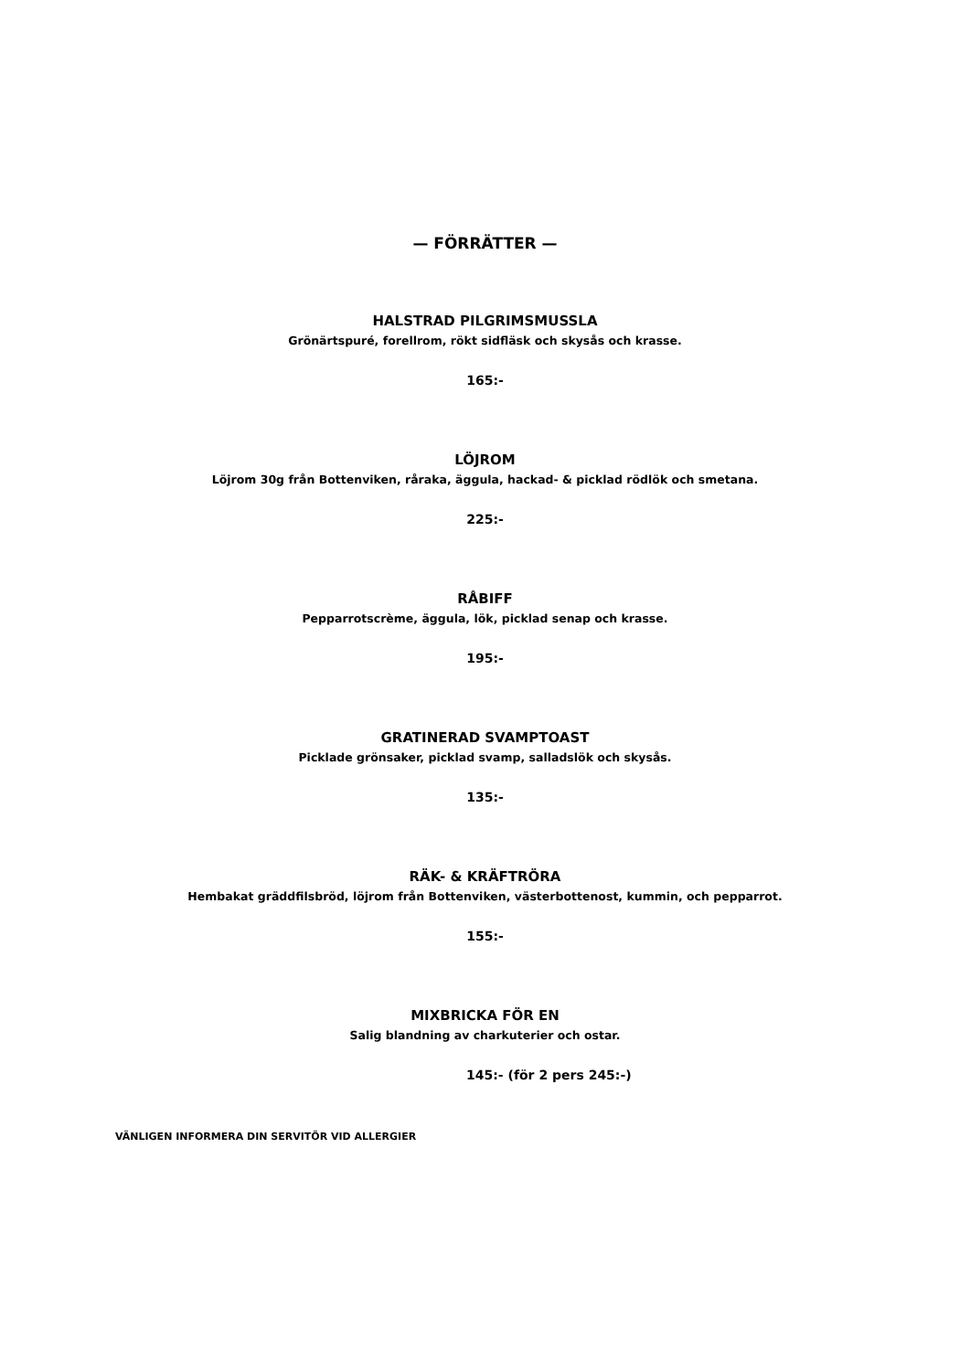— FÖRRÄTTER —
HALSTRAD PILGRIMSMUSSLA
Grönärtspuré, forellrom, rökt sidfläsk och skysås och krasse.
165:-
LÖJROM
Löjrom 30g från Bottenviken, råraka, äggula, hackad- & picklad rödlök och smetana.
225:-
RÅBIFF
Pepparrotscrème, äggula, lök, picklad senap och krasse.
195:-
GRATINERAD SVAMPTOAST
Picklade grönsaker, picklad svamp, salladslök och skysås.
135:-
RÄK- & KRÄFTRÖRA
Hembakat gräddfilsbröd, löjrom från Bottenviken, västerbottenost, kummin, och pepparrot.
155:-
MIXBRICKA FÖR EN
Salig blandning av charkuterier och ostar.
145:- (för 2 pers 245:-)
VÄNLIGEN INFORMERA DIN SERVITÖR VID ALLERGIER